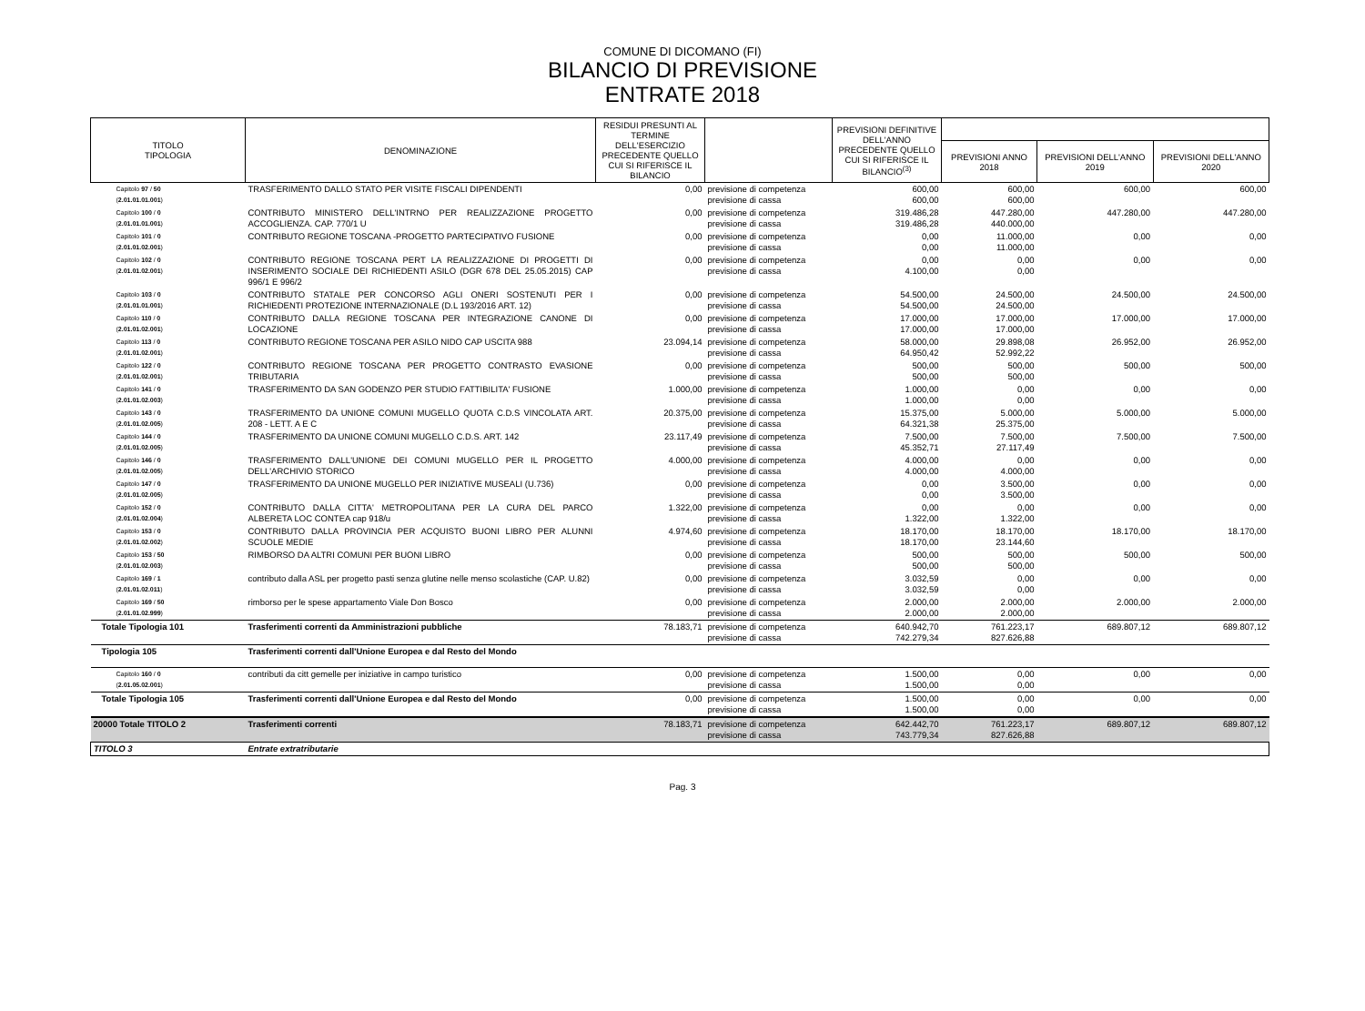COMUNE DI DICOMANO (FI)
BILANCIO DI PREVISIONE
ENTRATE 2018
| TITOLO TIPOLOGIA | DENOMINAZIONE | RESIDUI PRESUNTI AL TERMINE DELL'ESERCIZIO PRECEDENTE QUELLO CUI SI RIFERISCE IL BILANCIO | | PREVISIONI DEFINITIVE DELL'ANNO PRECEDENTE QUELLO CUI SI RIFERISCE IL BILANCIO<sup>(3)</sup> | | | |
| --- | --- | --- | --- | --- | --- | --- | --- |
| | | | | | PREVISIONI ANNO 2018 | PREVISIONI DELL'ANNO 2019 | PREVISIONI DELL'ANNO 2020 |
| Capitolo 97 / 50 ( 2.01.01.01.001 ) | TRASFERIMENTO DALLO STATO PER VISITE FISCALI DIPENDENTI | 0,00 | previsione di competenza previsione di cassa | 600,00 600,00 | 600,00 600,00 | 600,00 | 600,00 |
| Capitolo 100 / 0 ( 2.01.01.01.001 ) | CONTRIBUTO MINISTERO DELL'INTRNO PER REALIZZAZIONE PROGETTO ACCOGLIENZA. CAP. 770/1 U | 0,00 | previsione di competenza previsione di cassa | 319.486,28 319.486,28 | 447.280,00 440.000,00 | 447.280,00 | 447.280,00 |
| Capitolo 101 / 0 ( 2.01.01.02.001 ) | CONTRIBUTO REGIONE TOSCANA -PROGETTO PARTECIPATIVO FUSIONE | 0,00 | previsione di competenza previsione di cassa | 0,00 0,00 | 11.000,00 11.000,00 | 0,00 | 0,00 |
| Capitolo 102 / 0 ( 2.01.01.02.001 ) | CONTRIBUTO REGIONE TOSCANA PERT LA REALIZZAZIONE DI PROGETTI DI INSERIMENTO SOCIALE DEI RICHIEDENTI ASILO (DGR 678 DEL 25.05.2015) CAP 996/1 E 996/2 | 0,00 | previsione di competenza previsione di cassa | 0,00 4.100,00 | 0,00 0,00 | 0,00 | 0,00 |
| Capitolo 103 / 0 ( 2.01.01.01.001 ) | CONTRIBUTO STATALE PER CONCORSO AGLI ONERI SOSTENUTI PER I RICHIEDENTI PROTEZIONE INTERNAZIONALE (D.L 193/2016 ART. 12) | 0,00 | previsione di competenza previsione di cassa | 54.500,00 54.500,00 | 24.500,00 24.500,00 | 24.500,00 | 24.500,00 |
| Capitolo 110 / 0 ( 2.01.01.02.001 ) | CONTRIBUTO DALLA REGIONE TOSCANA PER INTEGRAZIONE CANONE DI LOCAZIONE | 0,00 | previsione di competenza previsione di cassa | 17.000,00 17.000,00 | 17.000,00 17.000,00 | 17.000,00 | 17.000,00 |
| Capitolo 113 / 0 ( 2.01.01.02.001 ) | CONTRIBUTO REGIONE TOSCANA PER ASILO NIDO CAP USCITA 988 | 23.094,14 | previsione di competenza previsione di cassa | 58.000,00 64.950,42 | 29.898,08 52.992,22 | 26.952,00 | 26.952,00 |
| Capitolo 122 / 0 ( 2.01.01.02.001 ) | CONTRIBUTO REGIONE TOSCANA PER PROGETTO CONTRASTO EVASIONE TRIBUTARIA | 0,00 | previsione di competenza previsione di cassa | 500,00 500,00 | 500,00 500,00 | 500,00 | 500,00 |
| Capitolo 141 / 0 ( 2.01.01.02.003 ) | TRASFERIMENTO DA SAN GODENZO PER STUDIO FATTIBILITA' FUSIONE | 1.000,00 | previsione di competenza previsione di cassa | 1.000,00 1.000,00 | 0,00 0,00 | 0,00 | 0,00 |
| Capitolo 143 / 0 ( 2.01.01.02.005 ) | TRASFERIMENTO DA UNIONE COMUNI MUGELLO QUOTA C.D.S VINCOLATA ART. 208 - LETT. A E C | 20.375,00 | previsione di competenza previsione di cassa | 15.375,00 64.321,38 | 5.000,00 25.375,00 | 5.000,00 | 5.000,00 |
| Capitolo 144 / 0 ( 2.01.01.02.005 ) | TRASFERIMENTO DA UNIONE COMUNI MUGELLO C.D.S. ART. 142 | 23.117,49 | previsione di competenza previsione di cassa | 7.500,00 45.352,71 | 7.500,00 27.117,49 | 7.500,00 | 7.500,00 |
| Capitolo 146 / 0 ( 2.01.01.02.005 ) | TRASFERIMENTO DALL'UNIONE DEI COMUNI MUGELLO PER IL PROGETTO DELL'ARCHIVIO STORICO | 4.000,00 | previsione di competenza previsione di cassa | 4.000,00 4.000,00 | 0,00 4.000,00 | 0,00 | 0,00 |
| Capitolo 147 / 0 ( 2.01.01.02.005 ) | TRASFERIMENTO DA UNIONE MUGELLO PER INIZIATIVE MUSEALI (U.736) | 0,00 | previsione di competenza previsione di cassa | 0,00 0,00 | 3.500,00 3.500,00 | 0,00 | 0,00 |
| Capitolo 152 / 0 ( 2.01.01.02.004 ) | CONTRIBUTO DALLA CITTA' METROPOLITANA PER LA CURA DEL PARCO ALBERETA LOC CONTEA cap 918/u | 1.322,00 | previsione di competenza previsione di cassa | 0,00 1.322,00 | 0,00 1.322,00 | 0,00 | 0,00 |
| Capitolo 153 / 0 ( 2.01.01.02.002 ) | CONTRIBUTO DALLA PROVINCIA PER ACQUISTO BUONI LIBRO PER ALUNNI SCUOLE MEDIE | 4.974,60 | previsione di competenza previsione di cassa | 18.170,00 18.170,00 | 18.170,00 23.144,60 | 18.170,00 | 18.170,00 |
| Capitolo 153 / 50 ( 2.01.01.02.003 ) | RIMBORSO DA ALTRI COMUNI PER BUONI LIBRO | 0,00 | previsione di competenza previsione di cassa | 500,00 500,00 | 500,00 500,00 | 500,00 | 500,00 |
| Capitolo 169 / 1 ( 2.01.01.02.011 ) | contributo dalla ASL per progetto pasti senza glutine nelle menso scolastiche (CAP. U.82) | 0,00 | previsione di competenza previsione di cassa | 3.032,59 3.032,59 | 0,00 0,00 | 0,00 | 0,00 |
| Capitolo 169 / 50 ( 2.01.01.02.999 ) | rimborso per le spese appartamento Viale Don Bosco | 0,00 | previsione di competenza previsione di cassa | 2.000,00 2.000,00 | 2.000,00 2.000,00 | 2.000,00 | 2.000,00 |
| Totale Tipologia 101 | Trasferimenti correnti da Amministrazioni pubbliche | 78.183,71 | previsione di competenza previsione di cassa | 640.942,70 742.279,34 | 761.223,17 827.626,88 | 689.807,12 | 689.807,12 |
| Tipologia 105 | Trasferimenti correnti dall'Unione Europea e dal Resto del Mondo | | | | | | |
| Capitolo 160 / 0 ( 2.01.05.02.001 ) | contributi da citt gemelle per iniziative in campo turistico | 0,00 | previsione di competenza previsione di cassa | 1.500,00 1.500,00 | 0,00 0,00 | 0,00 | 0,00 |
| Totale Tipologia 105 | Trasferimenti correnti dall'Unione Europea e dal Resto del Mondo | 0,00 | previsione di competenza previsione di cassa | 1.500,00 1.500,00 | 0,00 0,00 | 0,00 | 0,00 |
| 20000 Totale TITOLO 2 | Trasferimenti correnti | 78.183,71 | previsione di competenza previsione di cassa | 642.442,70 743.779,34 | 761.223,17 827.626,88 | 689.807,12 | 689.807,12 |
| TITOLO 3 | Entrate extratributarie | | | | | | |
Pag. 3